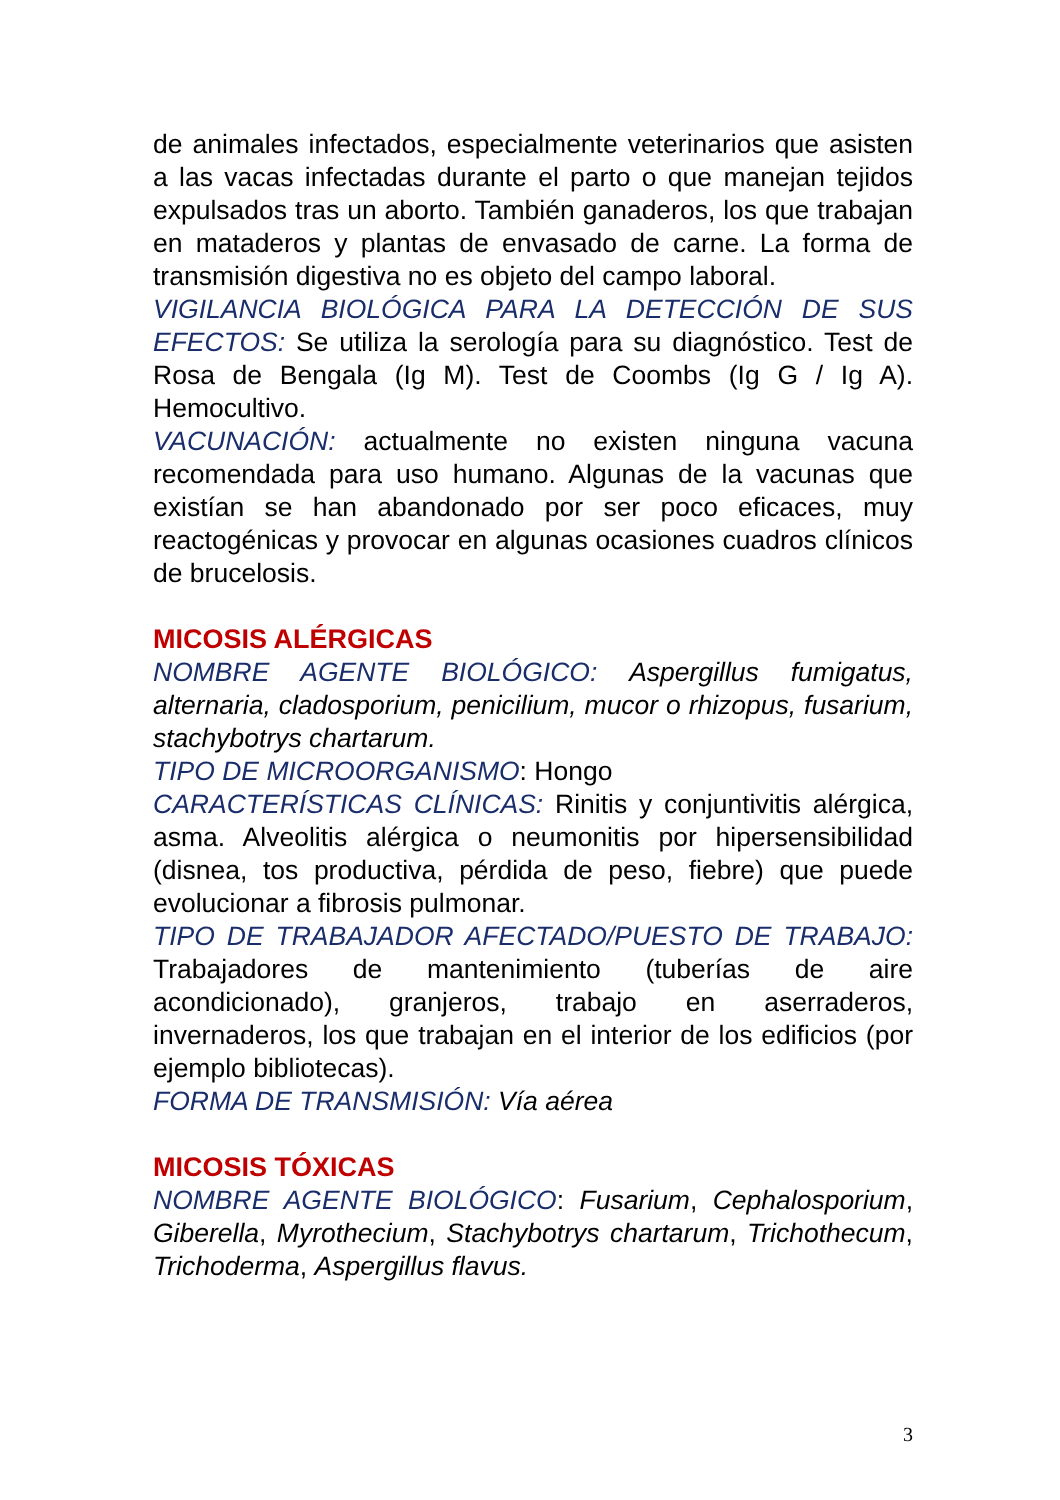de animales infectados, especialmente veterinarios que asisten a las vacas infectadas durante el parto o que manejan tejidos expulsados tras un aborto. También ganaderos, los que trabajan en mataderos y plantas de envasado de carne. La forma de transmisión digestiva no es objeto del campo laboral.
VIGILANCIA BIOLÓGICA PARA LA DETECCIÓN DE SUS EFECTOS: Se utiliza la serología para su diagnóstico. Test de Rosa de Bengala (Ig M). Test de Coombs (Ig G / Ig A). Hemocultivo.
VACUNACIÓN: actualmente no existen ninguna vacuna recomendada para uso humano. Algunas de la vacunas que existían se han abandonado por ser poco eficaces, muy reactogénicas y provocar en algunas ocasiones cuadros clínicos de brucelosis.
MICOSIS ALÉRGICAS
NOMBRE AGENTE BIOLÓGICO: Aspergillus fumigatus, alternaria, cladosporium, penicilium, mucor o rhizopus, fusarium, stachybotrys chartarum.
TIPO DE MICROORGANISMO: Hongo
CARACTERÍSTICAS CLÍNICAS: Rinitis y conjuntivitis alérgica, asma. Alveolitis alérgica o neumonitis por hipersensibilidad (disnea, tos productiva, pérdida de peso, fiebre) que puede evolucionar a fibrosis pulmonar.
TIPO DE TRABAJADOR AFECTADO/PUESTO DE TRABAJO: Trabajadores de mantenimiento (tuberías de aire acondicionado), granjeros, trabajo en aserraderos, invernaderos, los que trabajan en el interior de los edificios (por ejemplo bibliotecas).
FORMA DE TRANSMISIÓN: Vía aérea
MICOSIS TÓXICAS
NOMBRE AGENTE BIOLÓGICO: Fusarium, Cephalosporium, Giberella, Myrothecium, Stachybotrys chartarum, Trichothecum, Trichoderma, Aspergillus flavus.
3